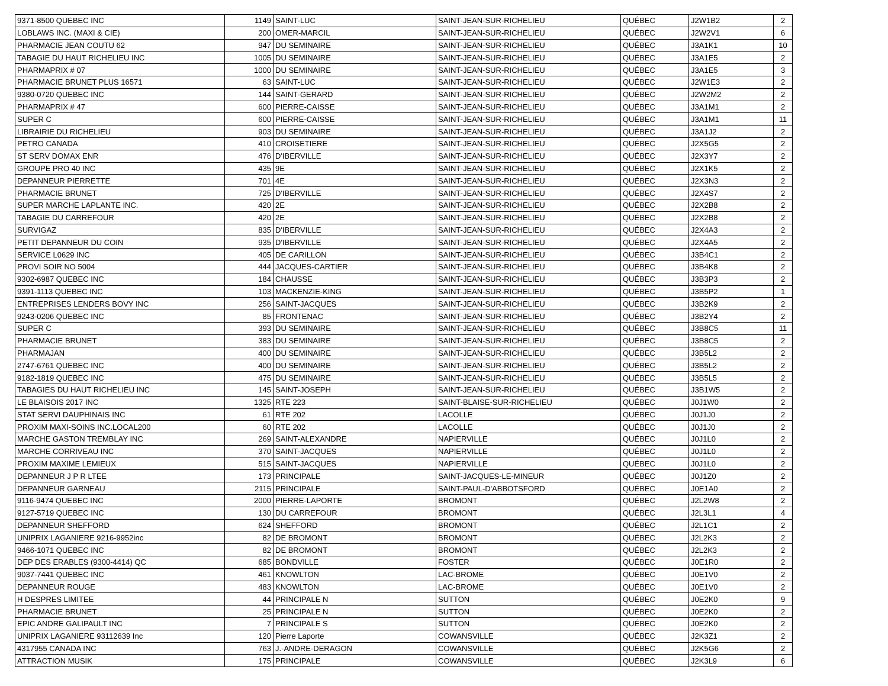| 9371-8500 QUEBEC INC | 1149 | SAINT-LUC | SAINT-JEAN-SUR-RICHELIEU | QUÉBEC | J2W1B2 | 2 |
| LOBLAWS INC. (MAXI & CIE) | 200 | OMER-MARCIL | SAINT-JEAN-SUR-RICHELIEU | QUÉBEC | J2W2V1 | 6 |
| PHARMACIE JEAN COUTU 62 | 947 | DU SEMINAIRE | SAINT-JEAN-SUR-RICHELIEU | QUÉBEC | J3A1K1 | 10 |
| TABAGIE DU HAUT RICHELIEU INC | 1005 | DU SEMINAIRE | SAINT-JEAN-SUR-RICHELIEU | QUÉBEC | J3A1E5 | 2 |
| PHARMAPRIX # 07 | 1000 | DU SEMINAIRE | SAINT-JEAN-SUR-RICHELIEU | QUÉBEC | J3A1E5 | 3 |
| PHARMACIE BRUNET PLUS 16571 | 63 | SAINT-LUC | SAINT-JEAN-SUR-RICHELIEU | QUÉBEC | J2W1E3 | 2 |
| 9380-0720 QUEBEC INC | 144 | SAINT-GERARD | SAINT-JEAN-SUR-RICHELIEU | QUÉBEC | J2W2M2 | 2 |
| PHARMAPRIX # 47 | 600 | PIERRE-CAISSE | SAINT-JEAN-SUR-RICHELIEU | QUÉBEC | J3A1M1 | 2 |
| SUPER C | 600 | PIERRE-CAISSE | SAINT-JEAN-SUR-RICHELIEU | QUÉBEC | J3A1M1 | 11 |
| LIBRAIRIE DU RICHELIEU | 903 | DU SEMINAIRE | SAINT-JEAN-SUR-RICHELIEU | QUÉBEC | J3A1J2 | 2 |
| PETRO CANADA | 410 | CROISETIERE | SAINT-JEAN-SUR-RICHELIEU | QUÉBEC | J2X5G5 | 2 |
| ST SERV DOMAX ENR | 476 | D'IBERVILLE | SAINT-JEAN-SUR-RICHELIEU | QUÉBEC | J2X3Y7 | 2 |
| GROUPE PRO 40 INC | 435 | 9E | SAINT-JEAN-SUR-RICHELIEU | QUÉBEC | J2X1K5 | 2 |
| DEPANNEUR PIERRETTE | 701 | 4E | SAINT-JEAN-SUR-RICHELIEU | QUÉBEC | J2X3N3 | 2 |
| PHARMACIE BRUNET | 725 | D'IBERVILLE | SAINT-JEAN-SUR-RICHELIEU | QUÉBEC | J2X4S7 | 2 |
| SUPER MARCHE LAPLANTE INC. | 420 | 2E | SAINT-JEAN-SUR-RICHELIEU | QUÉBEC | J2X2B8 | 2 |
| TABAGIE DU CARREFOUR | 420 | 2E | SAINT-JEAN-SUR-RICHELIEU | QUÉBEC | J2X2B8 | 2 |
| SURVIGAZ | 835 | D'IBERVILLE | SAINT-JEAN-SUR-RICHELIEU | QUÉBEC | J2X4A3 | 2 |
| PETIT DEPANNEUR DU COIN | 935 | D'IBERVILLE | SAINT-JEAN-SUR-RICHELIEU | QUÉBEC | J2X4A5 | 2 |
| SERVICE L0629 INC | 405 | DE CARILLON | SAINT-JEAN-SUR-RICHELIEU | QUÉBEC | J3B4C1 | 2 |
| PROVI SOIR NO 5004 | 444 | JACQUES-CARTIER | SAINT-JEAN-SUR-RICHELIEU | QUÉBEC | J3B4K8 | 2 |
| 9302-6987 QUEBEC INC | 184 | CHAUSSE | SAINT-JEAN-SUR-RICHELIEU | QUÉBEC | J3B3P3 | 2 |
| 9391-1113 QUEBEC INC | 103 | MACKENZIE-KING | SAINT-JEAN-SUR-RICHELIEU | QUÉBEC | J3B5P2 | 1 |
| ENTREPRISES LENDERS BOVY INC | 256 | SAINT-JACQUES | SAINT-JEAN-SUR-RICHELIEU | QUÉBEC | J3B2K9 | 2 |
| 9243-0206 QUEBEC INC | 85 | FRONTENAC | SAINT-JEAN-SUR-RICHELIEU | QUÉBEC | J3B2Y4 | 2 |
| SUPER C | 393 | DU SEMINAIRE | SAINT-JEAN-SUR-RICHELIEU | QUÉBEC | J3B8C5 | 11 |
| PHARMACIE BRUNET | 383 | DU SEMINAIRE | SAINT-JEAN-SUR-RICHELIEU | QUÉBEC | J3B8C5 | 2 |
| PHARMAJAN | 400 | DU SEMINAIRE | SAINT-JEAN-SUR-RICHELIEU | QUÉBEC | J3B5L2 | 2 |
| 2747-6761 QUEBEC INC | 400 | DU SEMINAIRE | SAINT-JEAN-SUR-RICHELIEU | QUÉBEC | J3B5L2 | 2 |
| 9182-1819 QUEBEC INC | 475 | DU SEMINAIRE | SAINT-JEAN-SUR-RICHELIEU | QUÉBEC | J3B5L5 | 2 |
| TABAGIES DU HAUT RICHELIEU INC | 145 | SAINT-JOSEPH | SAINT-JEAN-SUR-RICHELIEU | QUÉBEC | J3B1W5 | 2 |
| LE BLAISOIS 2017 INC | 1325 | RTE 223 | SAINT-BLAISE-SUR-RICHELIEU | QUÉBEC | J0J1W0 | 2 |
| STAT SERVI DAUPHINAIS INC | 61 | RTE 202 | LACOLLE | QUÉBEC | J0J1J0 | 2 |
| PROXIM MAXI-SOINS INC.LOCAL200 | 60 | RTE 202 | LACOLLE | QUÉBEC | J0J1J0 | 2 |
| MARCHE GASTON TREMBLAY INC | 269 | SAINT-ALEXANDRE | NAPIERVILLE | QUÉBEC | J0J1L0 | 2 |
| MARCHE CORRIVEAU INC | 370 | SAINT-JACQUES | NAPIERVILLE | QUÉBEC | J0J1L0 | 2 |
| PROXIM MAXIME LEMIEUX | 515 | SAINT-JACQUES | NAPIERVILLE | QUÉBEC | J0J1L0 | 2 |
| DEPANNEUR J P R LTEE | 173 | PRINCIPALE | SAINT-JACQUES-LE-MINEUR | QUÉBEC | J0J1Z0 | 2 |
| DEPANNEUR GARNEAU | 2115 | PRINCIPALE | SAINT-PAUL-D'ABBOTSFORD | QUÉBEC | J0E1A0 | 2 |
| 9116-9474 QUEBEC INC | 2000 | PIERRE-LAPORTE | BROMONT | QUÉBEC | J2L2W8 | 2 |
| 9127-5719 QUEBEC INC | 130 | DU CARREFOUR | BROMONT | QUÉBEC | J2L3L1 | 4 |
| DEPANNEUR SHEFFORD | 624 | SHEFFORD | BROMONT | QUÉBEC | J2L1C1 | 2 |
| UNIPRIX LAGANIERE 9216-9952inc | 82 | DE BROMONT | BROMONT | QUÉBEC | J2L2K3 | 2 |
| 9466-1071 QUEBEC INC | 82 | DE BROMONT | BROMONT | QUÉBEC | J2L2K3 | 2 |
| DEP DES ERABLES (9300-4414) QC | 685 | BONDVILLE | FOSTER | QUÉBEC | J0E1R0 | 2 |
| 9037-7441 QUEBEC INC | 461 | KNOWLTON | LAC-BROME | QUÉBEC | J0E1V0 | 2 |
| DEPANNEUR ROUGE | 483 | KNOWLTON | LAC-BROME | QUÉBEC | J0E1V0 | 2 |
| H DESPRES LIMITEE | 44 | PRINCIPALE N | SUTTON | QUÉBEC | J0E2K0 | 9 |
| PHARMACIE BRUNET | 25 | PRINCIPALE N | SUTTON | QUÉBEC | J0E2K0 | 2 |
| EPIC ANDRE GALIPAULT INC | 7 | PRINCIPALE S | SUTTON | QUÉBEC | J0E2K0 | 2 |
| UNIPRIX LAGANIERE 93112639 Inc | 120 | Pierre Laporte | COWANSVILLE | QUÉBEC | J2K3Z1 | 2 |
| 4317955 CANADA INC | 763 | J.-ANDRE-DERAGON | COWANSVILLE | QUÉBEC | J2K5G6 | 2 |
| ATTRACTION MUSIK | 175 | PRINCIPALE | COWANSVILLE | QUÉBEC | J2K3L9 | 6 |